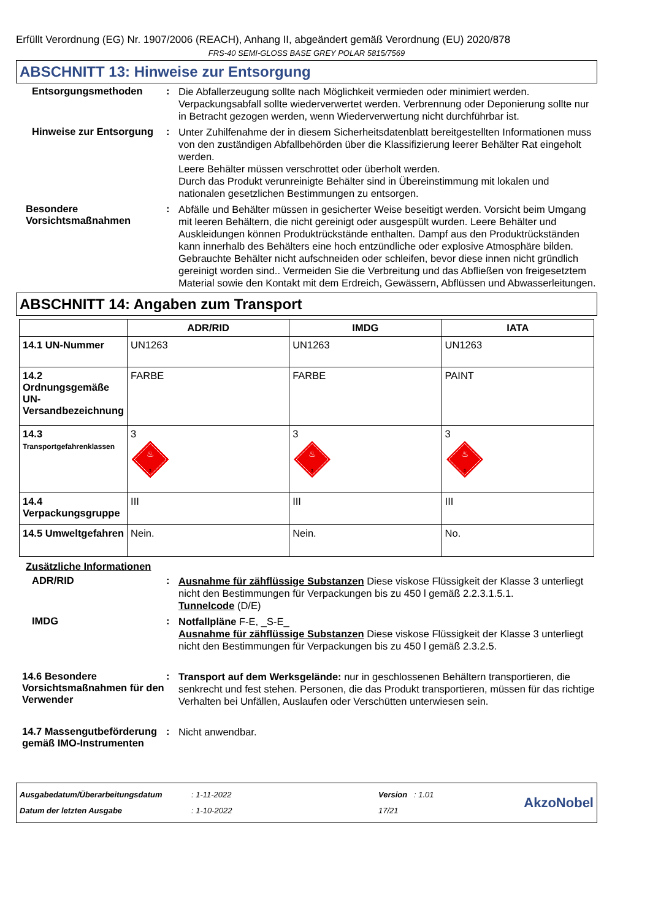Erfüllt Verordnung (EG) Nr. 1907/2006 (REACH), Anhang II, abgeändert gemäß Verordnung (EU) 2020/878
FRS-40 SEMI-GLOSS BASE GREY POLAR 5815/7569
ABSCHNITT 13: Hinweise zur Entsorgung
Entsorgungsmethoden :
Die Abfallerzeugung sollte nach Möglichkeit vermieden oder minimiert werden. Verpackungsabfall sollte wiederverwertet werden. Verbrennung oder Deponierung sollte nur in Betracht gezogen werden, wenn Wiederverwertung nicht durchführbar ist.
Hinweise zur Entsorgung :
Unter Zuhilfenahme der in diesem Sicherheitsdatenblatt bereitgestellten Informationen muss von den zuständigen Abfallbehörden über die Klassifizierung leerer Behälter Rat eingeholt werden.
Leere Behälter müssen verschrottet oder überholt werden.
Durch das Produkt verunreinigte Behälter sind in Übereinstimmung mit lokalen und nationalen gesetzlichen Bestimmungen zu entsorgen.
Besondere Vorsichtsmaßnahmen
:
Abfälle und Behälter müssen in gesicherter Weise beseitigt werden. Vorsicht beim Umgang mit leeren Behältern, die nicht gereinigt oder ausgespült wurden. Leere Behälter und Auskleidungen können Produktrückstände enthalten. Dampf aus den Produktrückständen kann innerhalb des Behälters eine hoch entzündliche oder explosive Atmosphäre bilden. Gebrauchte Behälter nicht aufschneiden oder schleifen, bevor diese innen nicht gründlich gereinigt worden sind.. Vermeiden Sie die Verbreitung und das Abfließen von freigesetztem Material sowie den Kontakt mit dem Erdreich, Gewässern, Abflüssen und Abwasserleitungen.
ABSCHNITT 14: Angaben zum Transport
| | ADR/RID | IMDG | IATA |
| --- | --- | --- | --- |
| 14.1 UN-Nummer | UN1263 | UN1263 | UN1263 |
| 14.2 Ordnungsgemäße UN-Versandbezeichnung | FARBE | FARBE | PAINT |
| 14.3 Transportgefahrenklassen | 3 ♨ 3 | 3 ♨ 3 | 3 ♨ 3 |
| 14.4 Verpackungsgruppe | III | III | III |
| 14.5 Umweltgefahren | Nein. | Nein. | No. |
Zusätzliche Informationen
ADR/RID :
Ausnahme für zähflüssige Substanzen Diese viskose Flüssigkeit der Klasse 3 unterliegt nicht den Bestimmungen für Verpackungen bis zu 450 l gemäß 2.2.3.1.5.1.
Tunnelcode (D/E)
IMDG :
Notfallpläne F-E, _S-E_
Ausnahme für zähflüssige Substanzen Diese viskose Flüssigkeit der Klasse 3 unterliegt nicht den Bestimmungen für Verpackungen bis zu 450 l gemäß 2.3.2.5.
14.6 Besondere Vorsichtsmaßnahmen für den Verwender
:
Transport auf dem Werksgelände: nur in geschlossenen Behältern transportieren, die senkrecht und fest stehen. Personen, die das Produkt transportieren, müssen für das richtige Verhalten bei Unfällen, Auslaufen oder Verschütten unterwiesen sein.
14.7 Massengutbeförderung gemäß IMO-Instrumenten
:
Nicht anwendbar.
Ausgabedatum/Überarbeitungsdatum
Datum der letzten Ausgabe
: 1-11-2022
: 1-10-2022
Version : 1.01
17/21
AkzoNobel